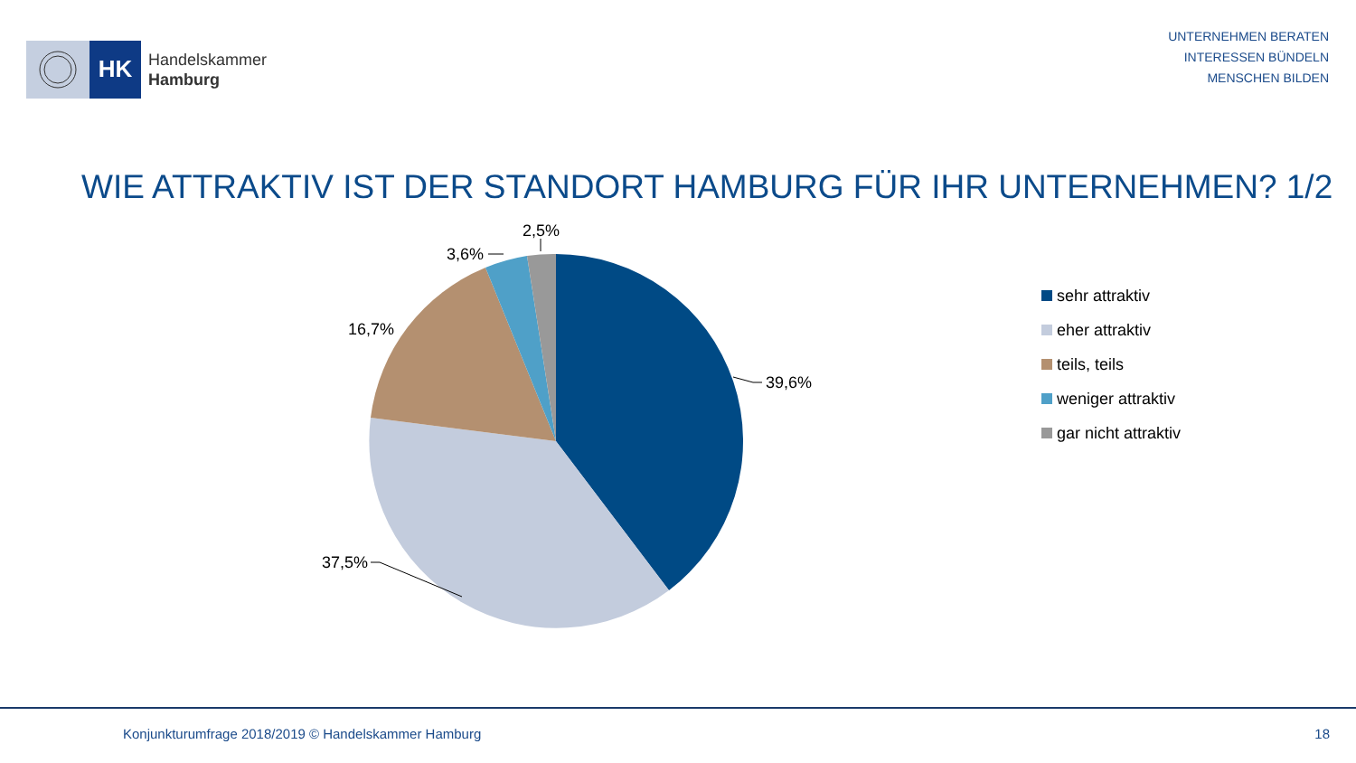HK
Handelskammer
Hamburg
UNTERNEHMEN BERATEN
INTERESSEN BÜNDELN
MENSCHEN BILDEN
WIE ATTRAKTIV IST DER STANDORT HAMBURG FÜR IHR UNTERNEHMEN? 1/2
39,6%
37,5%
16,7%
3,6%
2,5%
sehr attraktiv
eher attraktiv
teils, teils
weniger attraktiv
gar nicht attraktiv
Konjunkturumfrage 2018/2019 © Handelskammer Hamburg
18